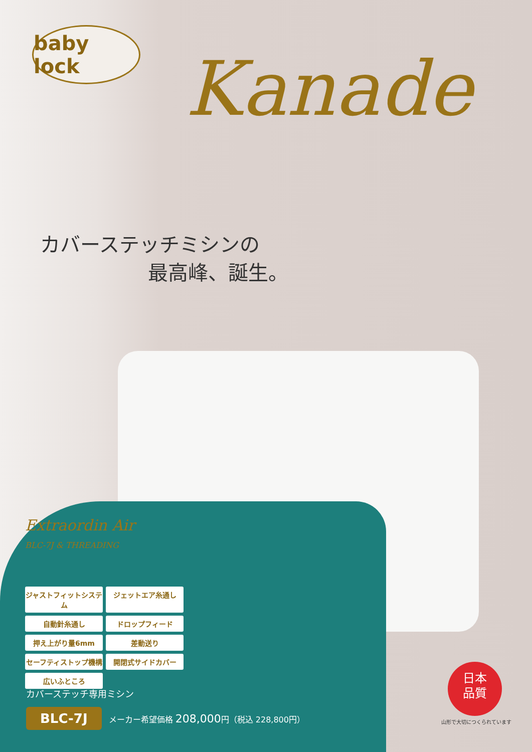baby lock
Kanade
カバーステッチミシンの
最高峰、誕生。
Extraordin Air
BLC-7J & THREADING
ジャストフィットシステム
ジェットエア糸通し
自動針糸通し
ドロップフィード
押え上がり量6mm
差動送り
セーフティストップ機構
開閉式サイドカバー
広いふところ
カバーステッチ専用ミシン
BLC-7J メーカー希望価格 208,000円（税込 228,800円）
日本
品質
山形で大切につくられています